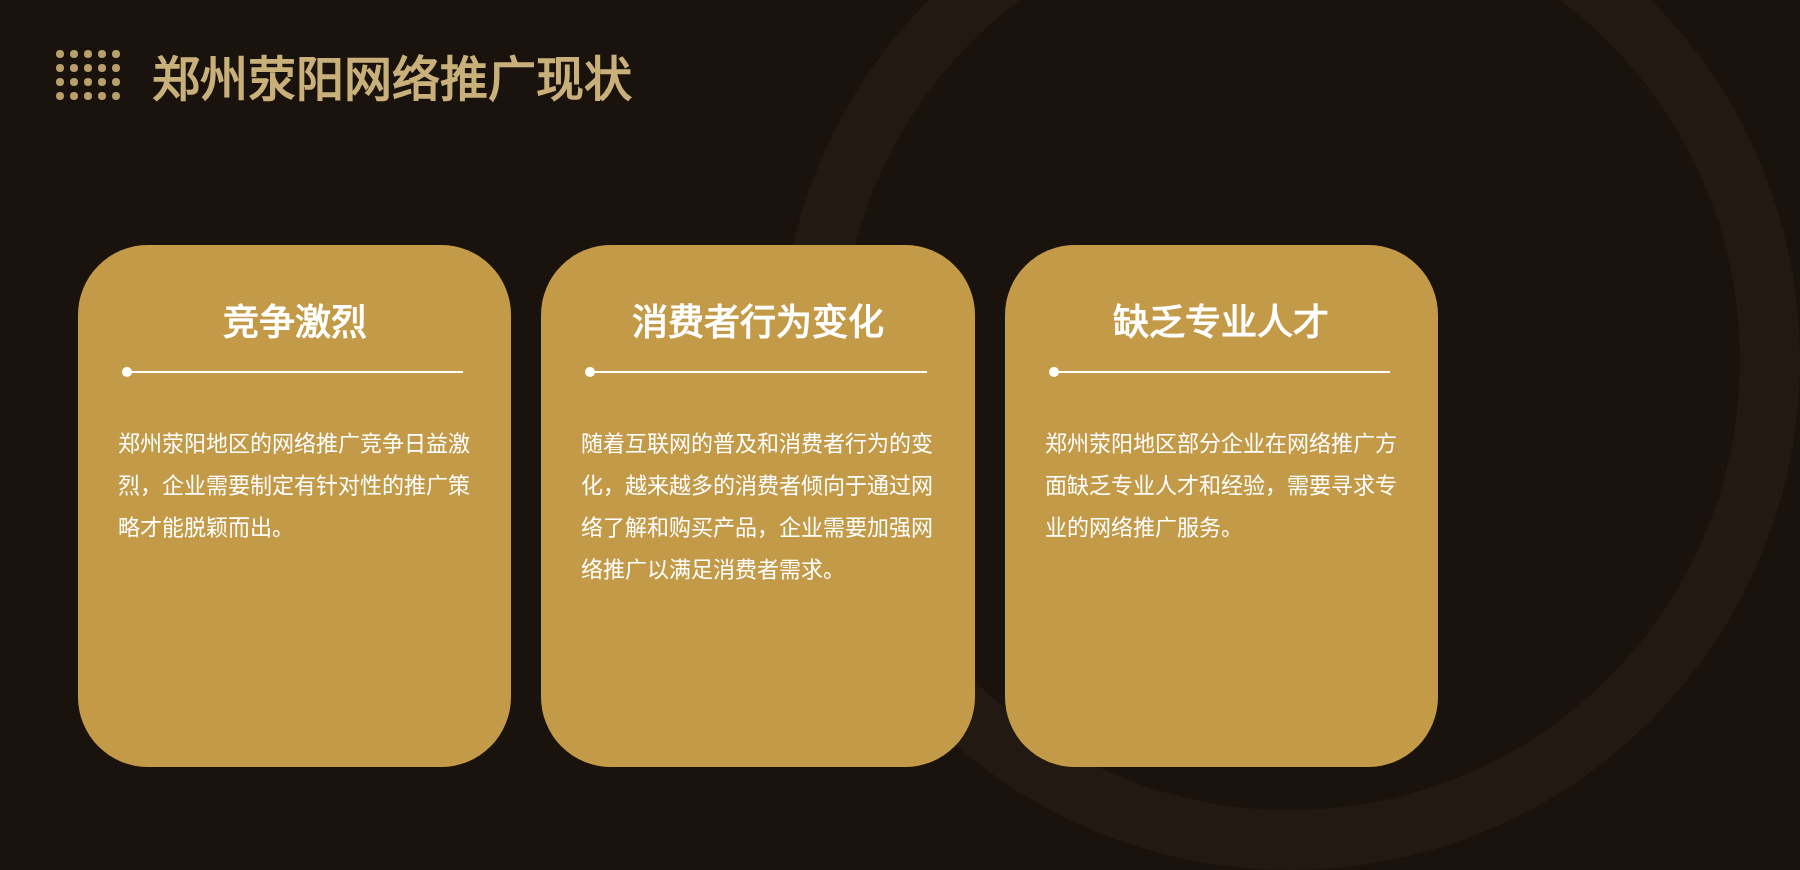郑州荥阳网络推广现状
竞争激烈
郑州荥阳地区的网络推广竞争日益激烈，企业需要制定有针对性的推广策略才能脱颖而出。
消费者行为变化
随着互联网的普及和消费者行为的变化，越来越多的消费者倾向于通过网络了解和购买产品，企业需要加强网络推广以满足消费者需求。
缺乏专业人才
郑州荥阳地区部分企业在网络推广方面缺乏专业人才和经验，需要寻求专业的网络推广服务。